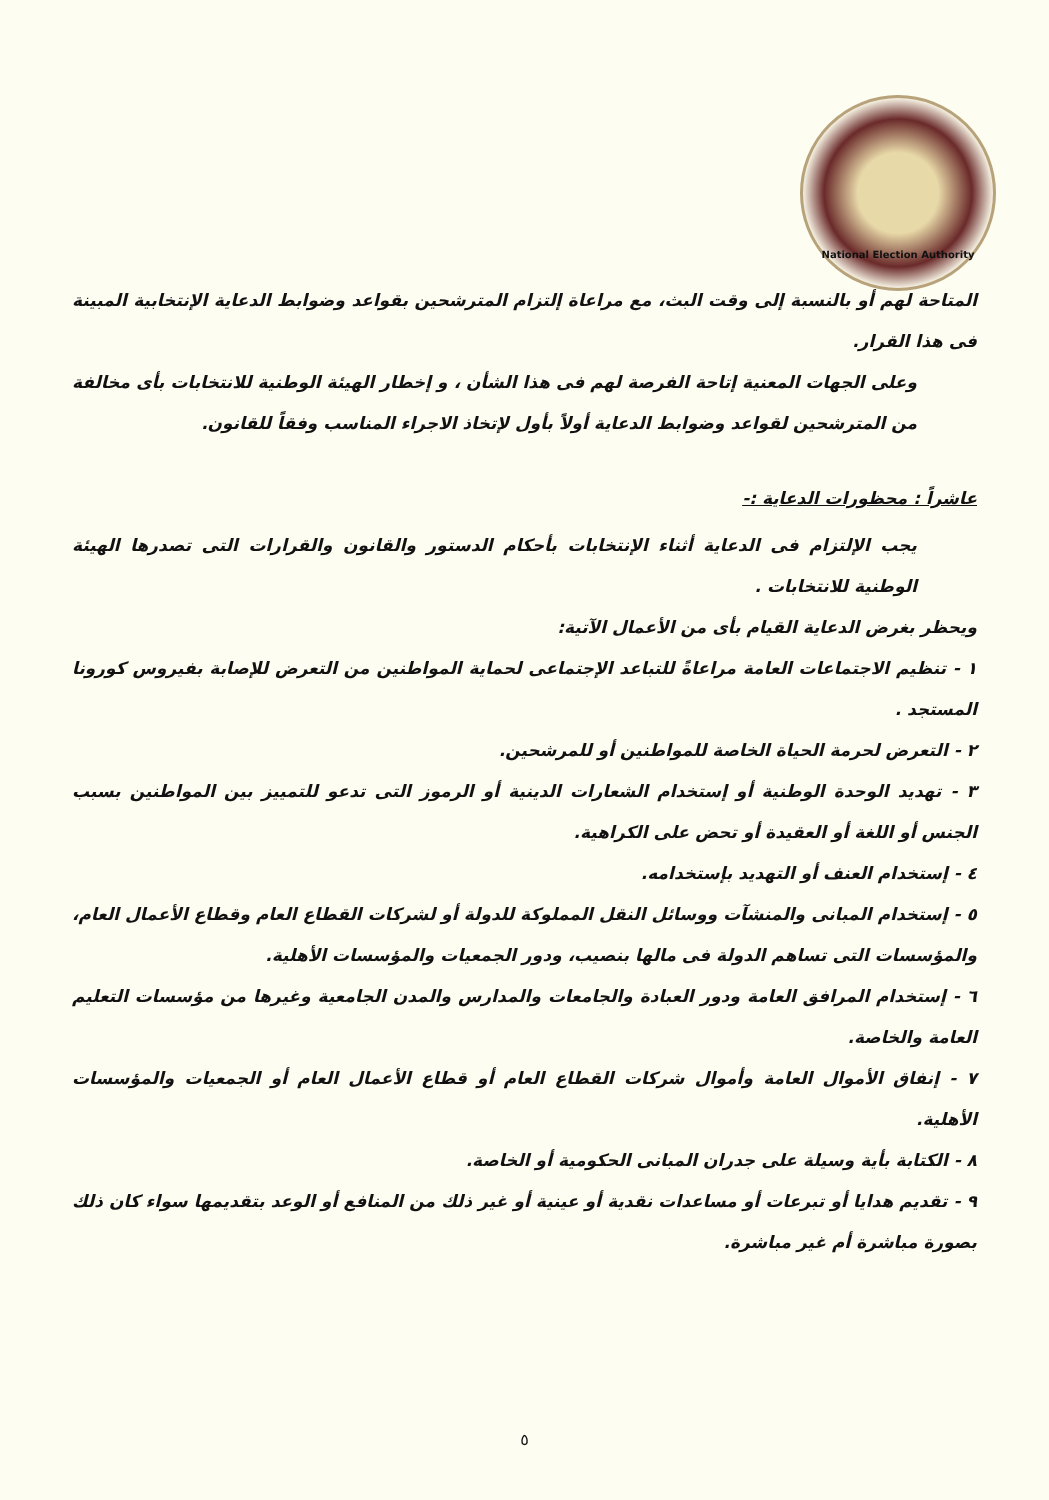National Election Authority
المتاحة لهم أو بالنسبة إلى وقت البث، مع مراعاة إلتزام المترشحين بقواعد وضوابط الدعاية الإنتخابية المبينة فى هذا القرار.
وعلى الجهات المعنية إتاحة الفرصة لهم فى هذا الشأن ، و إخطار الهيئة الوطنية للانتخابات بأى مخالفة من المترشحين لقواعد وضوابط الدعاية أولاً بأول لإتخاذ الاجراء المناسب وفقاً للقانون.
عاشراً : محظورات الدعاية :-
يجب الإلتزام فى الدعاية أثناء الإنتخابات بأحكام الدستور والقانون والقرارات التى تصدرها الهيئة الوطنية للانتخابات .
ويحظر بغرض الدعاية القيام بأى من الأعمال الآتية:
١ - تنظيم الاجتماعات العامة مراعاةً للتباعد الإجتماعى لحماية المواطنين من التعرض للإصابة بفيروس كورونا المستجد .
٢ - التعرض لحرمة الحياة الخاصة للمواطنين أو للمرشحين.
٣ - تهديد الوحدة الوطنية أو إستخدام الشعارات الدينية أو الرموز التى تدعو للتمييز بين المواطنين بسبب الجنس أو اللغة أو العقيدة أو تحض على الكراهية.
٤ - إستخدام العنف أو التهديد بإستخدامه.
٥ - إستخدام المبانى والمنشآت ووسائل النقل المملوكة للدولة أو لشركات القطاع العام وقطاع الأعمال العام، والمؤسسات التى تساهم الدولة فى مالها بنصيب، ودور الجمعيات والمؤسسات الأهلية.
٦ - إستخدام المرافق العامة ودور العبادة والجامعات والمدارس والمدن الجامعية وغيرها من مؤسسات التعليم العامة والخاصة.
٧ - إنفاق الأموال العامة وأموال شركات القطاع العام أو قطاع الأعمال العام أو الجمعيات والمؤسسات الأهلية.
٨ - الكتابة بأية وسيلة على جدران المبانى الحكومية أو الخاصة.
٩ - تقديم هدايا أو تبرعات أو مساعدات نقدية أو عينية أو غير ذلك من المنافع أو الوعد بتقديمها سواء كان ذلك بصورة مباشرة أم غير مباشرة.
٥